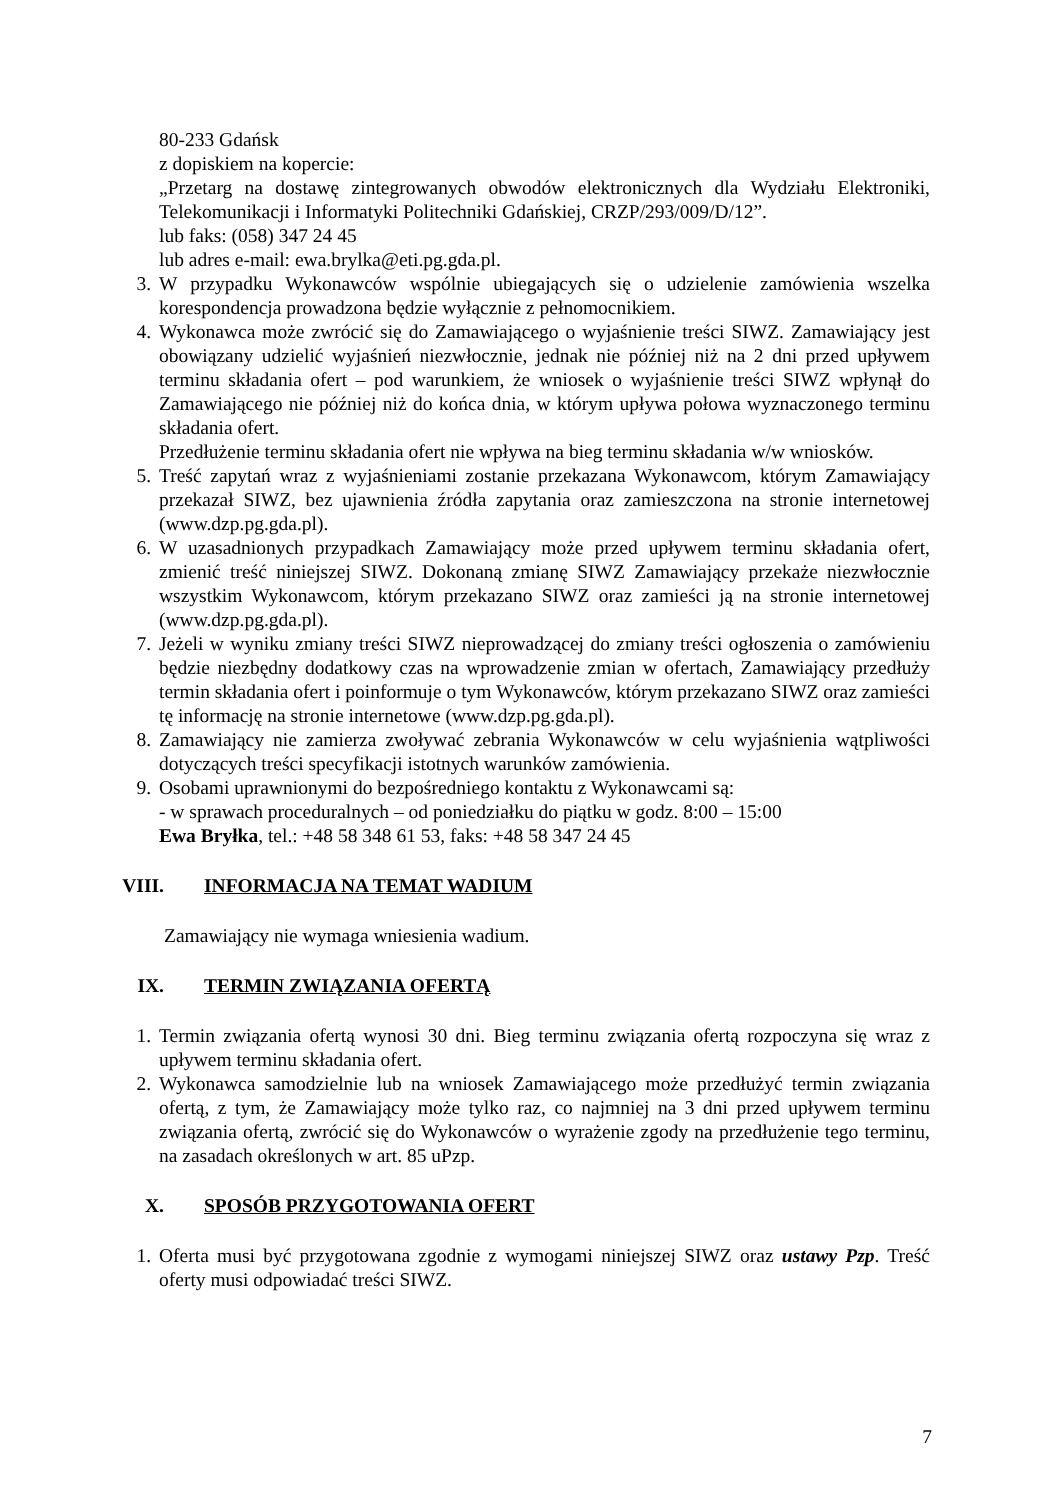80-233 Gdańsk
z dopiskiem na kopercie:
„Przetarg na dostawę zintegrowanych obwodów elektronicznych dla Wydziału Elektroniki, Telekomunikacji i Informatyki Politechniki Gdańskiej, CRZP/293/009/D/12”.
lub faks: (058) 347 24 45
lub adres e-mail: ewa.brylka@eti.pg.gda.pl.
3. W przypadku Wykonawców wspólnie ubiegających się o udzielenie zamówienia wszelka korespondencja prowadzona będzie wyłącznie z pełnomocnikiem.
4. Wykonawca może zwrócić się do Zamawiającego o wyjaśnienie treści SIWZ. Zamawiający jest obowiązany udzielić wyjaśnień niezwłocznie, jednak nie później niż na 2 dni przed upływem terminu składania ofert – pod warunkiem, że wniosek o wyjaśnienie treści SIWZ wpłynął do Zamawiającego nie później niż do końca dnia, w którym upływa połowa wyznaczonego terminu składania ofert.
Przedłużenie terminu składania ofert nie wpływa na bieg terminu składania w/w wniosków.
5. Treść zapytań wraz z wyjaśnieniami zostanie przekazana Wykonawcom, którym Zamawiający przekazał SIWZ, bez ujawnienia źródła zapytania oraz zamieszczona na stronie internetowej (www.dzp.pg.gda.pl).
6. W uzasadnionych przypadkach Zamawiający może przed upływem terminu składania ofert, zmienić treść niniejszej SIWZ. Dokonaną zmianę SIWZ Zamawiający przekaże niezwłocznie wszystkim Wykonawcom, którym przekazano SIWZ oraz zamieści ją na stronie internetowej (www.dzp.pg.gda.pl).
7. Jeżeli w wyniku zmiany treści SIWZ nieprowadzącej do zmiany treści ogłoszenia o zamówieniu będzie niezbędny dodatkowy czas na wprowadzenie zmian w ofertach, Zamawiający przedłuży termin składania ofert i poinformuje o tym Wykonawców, którym przekazano SIWZ oraz zamieści tę informację na stronie internetowe (www.dzp.pg.gda.pl).
8. Zamawiający nie zamierza zwoływać zebrania Wykonawców w celu wyjaśnienia wątpliwości dotyczących treści specyfikacji istotnych warunków zamówienia.
9. Osobami uprawnionymi do bezpośredniego kontaktu z Wykonawcami są:
- w sprawach proceduralnych – od poniedziałku do piątku w godz. 8:00 – 15:00
Ewa Bryłka, tel.: +48 58 348 61 53, faks: +48 58 347 24 45
VIII. INFORMACJA NA TEMAT WADIUM
Zamawiający nie wymaga wniesienia wadium.
IX. TERMIN ZWIĄZANIA OFERTĄ
1. Termin związania ofertą wynosi 30 dni. Bieg terminu związania ofertą rozpoczyna się wraz z upływem terminu składania ofert.
2. Wykonawca samodzielnie lub na wniosek Zamawiającego może przedłużyć termin związania ofertą, z tym, że Zamawiający może tylko raz, co najmniej na 3 dni przed upływem terminu związania ofertą, zwrócić się do Wykonawców o wyrażenie zgody na przedłużenie tego terminu, na zasadach określonych w art. 85 uPzp.
X. SPOSÓB PRZYGOTOWANIA OFERT
1. Oferta musi być przygotowana zgodnie z wymogami niniejszej SIWZ oraz ustawy Pzp. Treść oferty musi odpowiadać treści SIWZ.
7